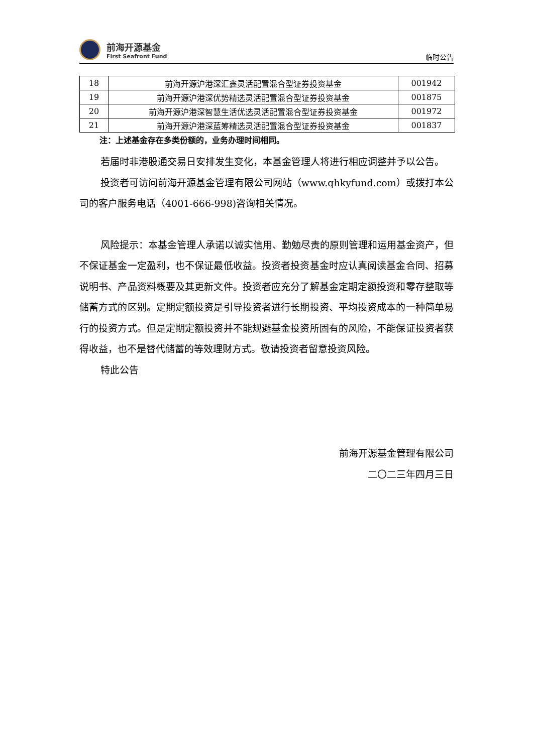前海开源基金
First Seafront Fund
临时公告
| 18 | 前海开源沪港深汇鑫灵活配置混合型证券投资基金 | 001942 |
| 19 | 前海开源沪港深优势精选灵活配置混合型证券投资基金 | 001875 |
| 20 | 前海开源沪港深智慧生活优选灵活配置混合型证券投资基金 | 001972 |
| 21 | 前海开源沪港深蓝筹精选灵活配置混合型证券投资基金 | 001837 |
注：上述基金存在多类份额的，业务办理时间相同。
若届时非港股通交易日安排发生变化，本基金管理人将进行相应调整并予以公告。
投资者可访问前海开源基金管理有限公司网站（www.qhkyfund.com）或拨打本公司的客户服务电话（4001-666-998)咨询相关情况。
风险提示：本基金管理人承诺以诚实信用、勤勉尽责的原则管理和运用基金资产，但不保证基金一定盈利，也不保证最低收益。投资者投资基金时应认真阅读基金合同、招募说明书、产品资料概要及其更新文件。投资者应充分了解基金定期定额投资和零存整取等储蓄方式的区别。定期定额投资是引导投资者进行长期投资、平均投资成本的一种简单易行的投资方式。但是定期定额投资并不能规避基金投资所固有的风险，不能保证投资者获得收益，也不是替代储蓄的等效理财方式。敬请投资者留意投资风险。
特此公告
前海开源基金管理有限公司
二〇二三年四月三日